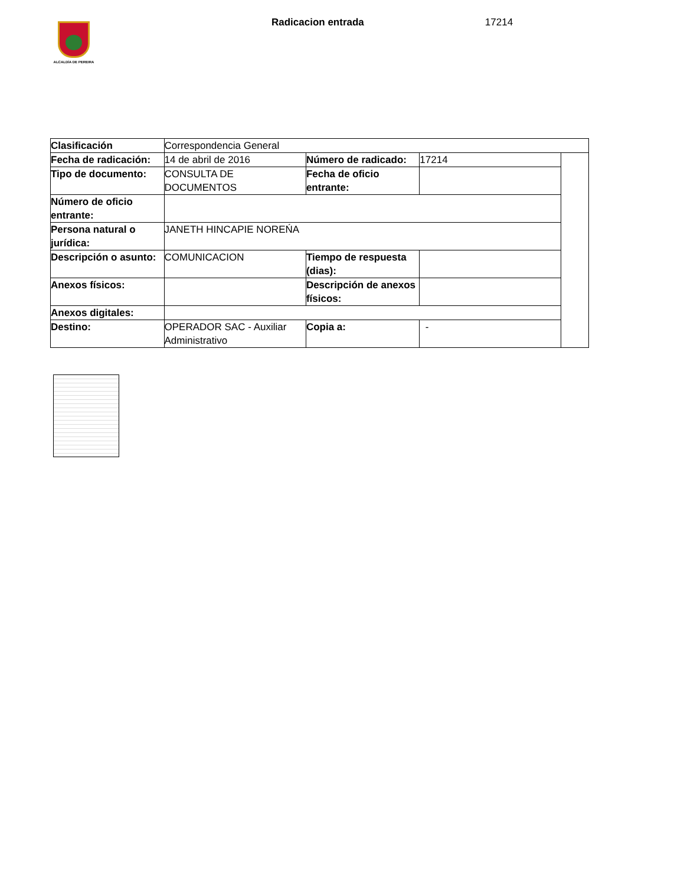ALCALDÍA DE PEREIRA
Radicacion entrada 17214
| Clasificación | Correspondencia General | | | |
| Fecha de radicación: | 14 de abril de 2016 | Número de radicado: | 17214 | |
| Tipo de documento: | CONSULTA DE DOCUMENTOS | Fecha de oficio entrante: | | |
| Número de oficio entrante: | | | | |
| Persona natural o jurídica: | JANETH HINCAPIE NOREŃA | | | |
| Descripción o asunto: | COMUNICACION | Tiempo de respuesta (dias): | | |
| Anexos físicos: | | Descripción de anexos físicos: | | |
| Anexos digitales: | | | | |
| Destino: | OPERADOR SAC - Auxiliar Administrativo | Copia a: | - | |